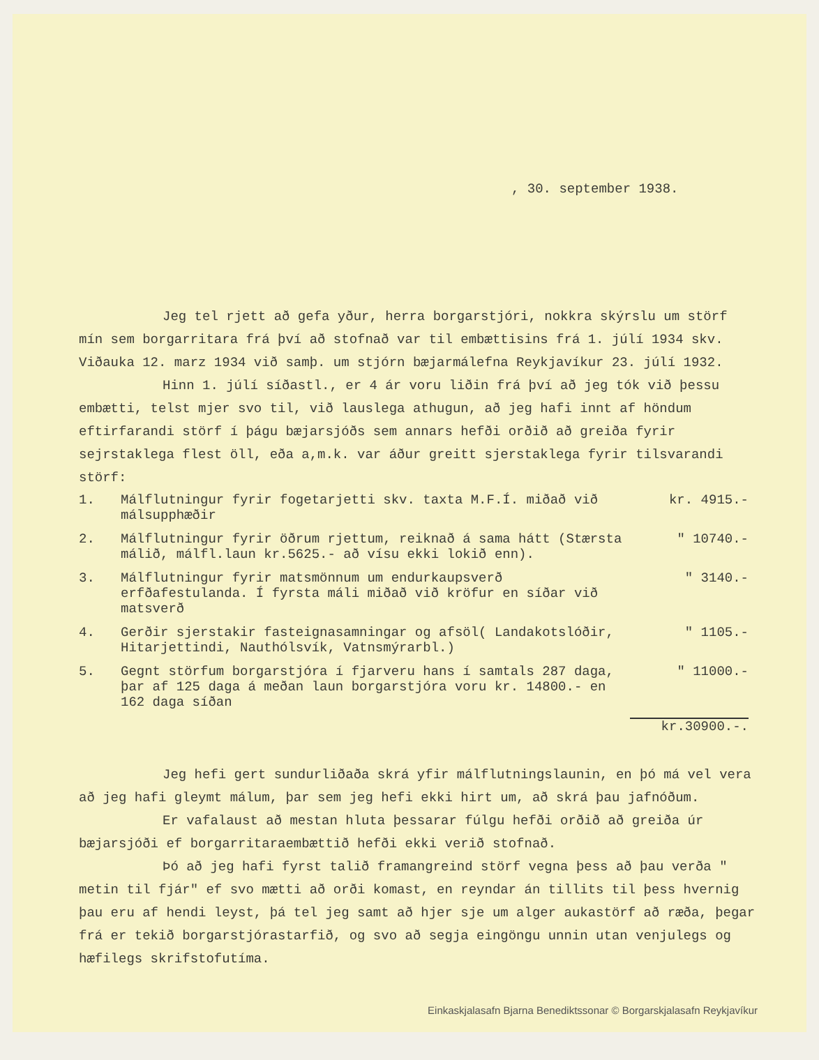, 30. september 1938.
Jeg tel rjett að gefa yður, herra borgarstjóri, nokkra skýrslu um störf mín sem borgarritara frá því að stofnað var til embættisins frá 1. júlí 1934 skv. Viðauka 12. marz 1934 við samþ. um stjórn bæjarmálefna Reykjavíkur 23. júlí 1932.
Hinn 1. júlí síðastl., er 4 ár voru liðin frá því að jeg tók við þessu embætti, telst mjer svo til, við lauslega athugun, að jeg hafi innt af höndum eftirfarandi störf í þágu bæjarsjóðs sem annars hefði orðið að greiða fyrir sejrstaklega flest öll, eða a,m.k. var áður greitt sjerstaklega fyrir tilsvarandi störf:
| 1. | Málflutningur fyrir fogetarjetti skv. taxta M.F.Í. miðað við málsupphæðir | kr. 4915.- |
| 2. | Málflutningur fyrir öðrum rjettum, reiknað á sama hátt (Stærsta málið, málfl.laun kr.5625.- að vísu ekki lokið enn). | " 10740.- |
| 3. | Málflutningur fyrir matsmönnum um endurkaupsverð erfðafestulanda. Í fyrsta máli miðað við kröfur en síðar við matsverð | " 3140.- |
| 4. | Gerðir sjerstakir fasteignasamningar og afsöl( Landakotslóðir, Hitarjettindi, Nauthólsvík, Vatnsmýrarbl.) | " 1105.- |
| 5. | Gegnt störfum borgarstjóra í fjarveru hans í samtals 287 daga, þar af 125 daga á meðan laun borgarstjóra voru kr. 14800.- en 162 daga síðan | " 11000.- |
| | | kr.30900.-. |
Jeg hefi gert sundurliðaða skrá yfir málflutningslaunin, en þó má vel vera að jeg hafi gleymt málum, þar sem jeg hefi ekki hirt um, að skrá þau jafnóðum.
Er vafalaust að mestan hluta þessarar fúlgu hefði orðið að greiða úr bæjarsjóði ef borgarritaraembættið hefði ekki verið stofnað.
Þó að jeg hafi fyrst talið framangreind störf vegna þess að þau verða " metin til fjár" ef svo mætti að orði komast, en reyndar án tillits til þess hvernig þau eru af hendi leyst, þá tel jeg samt að hjer sje um alger aukastörf að ræða, þegar frá er tekið borgarstjórastarfið, og svo að segja eingöngu unnin utan venjulegs og hæfilegs skrifstofutíma.
Einkaskjalasafn Bjarna Benediktssonar © Borgarskjalasafn Reykjavíkur